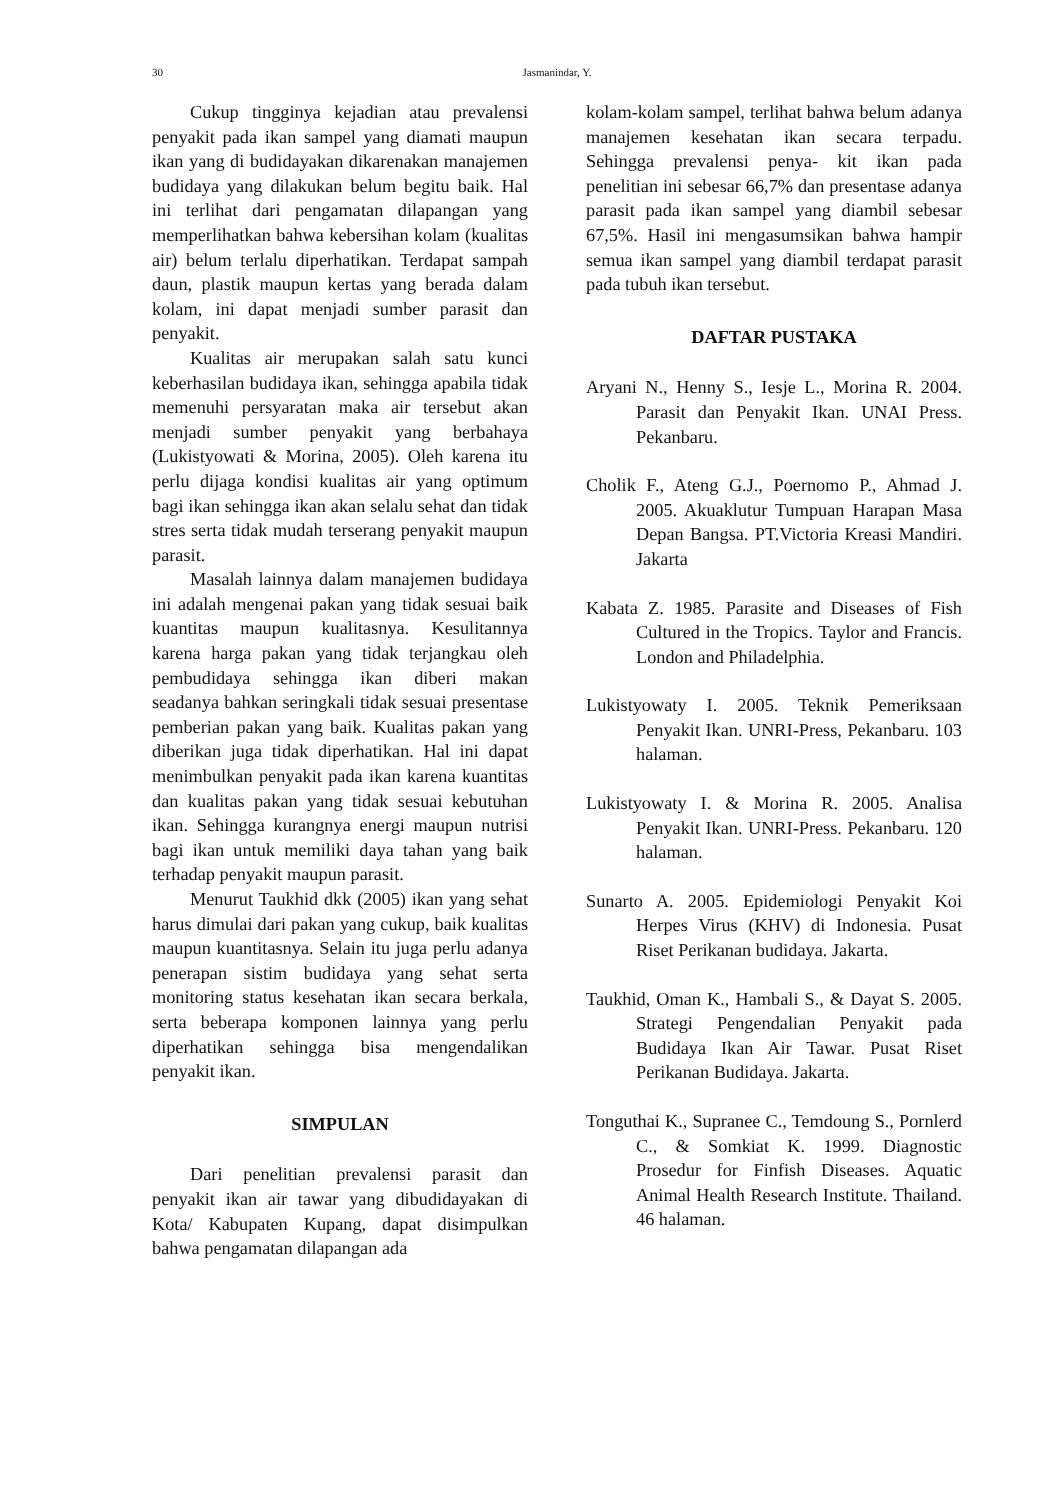30 Jasmanindar, Y.
Cukup tingginya kejadian atau prevalensi penyakit pada ikan sampel yang diamati maupun ikan yang di budidayakan dikarenakan manajemen budidaya yang dilakukan belum begitu baik. Hal ini terlihat dari pengamatan dilapangan yang memperlihatkan bahwa kebersihan kolam (kualitas air) belum terlalu diperhatikan. Terdapat sampah daun, plastik maupun kertas yang berada dalam kolam, ini dapat menjadi sumber parasit dan penyakit.
Kualitas air merupakan salah satu kunci keberhasilan budidaya ikan, sehingga apabila tidak memenuhi persyaratan maka air tersebut akan menjadi sumber penyakit yang berbahaya (Lukistyowati & Morina, 2005). Oleh karena itu perlu dijaga kondisi kualitas air yang optimum bagi ikan sehingga ikan akan selalu sehat dan tidak stres serta tidak mudah terserang penyakit maupun parasit.
Masalah lainnya dalam manajemen budidaya ini adalah mengenai pakan yang tidak sesuai baik kuantitas maupun kualitasnya. Kesulitannya karena harga pakan yang tidak terjangkau oleh pembudidaya sehingga ikan diberi makan seadanya bahkan seringkali tidak sesuai presentase pemberian pakan yang baik. Kualitas pakan yang diberikan juga tidak diperhatikan. Hal ini dapat menimbulkan penyakit pada ikan karena kuantitas dan kualitas pakan yang tidak sesuai kebutuhan ikan. Sehingga kurangnya energi maupun nutrisi bagi ikan untuk memiliki daya tahan yang baik terhadap penyakit maupun parasit.
Menurut Taukhid dkk (2005) ikan yang sehat harus dimulai dari pakan yang cukup, baik kualitas maupun kuantitasnya. Selain itu juga perlu adanya penerapan sistim budidaya yang sehat serta monitoring status kesehatan ikan secara berkala, serta beberapa komponen lainnya yang perlu diperhatikan sehingga bisa mengendalikan penyakit ikan.
SIMPULAN
Dari penelitian prevalensi parasit dan penyakit ikan air tawar yang dibudidayakan di Kota/ Kabupaten Kupang, dapat disimpulkan bahwa pengamatan dilapangan ada
kolam-kolam sampel, terlihat bahwa belum adanya manajemen kesehatan ikan secara terpadu. Sehingga prevalensi penya- kit ikan pada penelitian ini sebesar 66,7% dan presentase adanya parasit pada ikan sampel yang diambil sebesar 67,5%. Hasil ini mengasumsikan bahwa hampir semua ikan sampel yang diambil terdapat parasit pada tubuh ikan tersebut.
DAFTAR PUSTAKA
Aryani N., Henny S., Iesje L., Morina R. 2004. Parasit dan Penyakit Ikan. UNAI Press. Pekanbaru.
Cholik F., Ateng G.J., Poernomo P., Ahmad J. 2005. Akuaklutur Tumpuan Harapan Masa Depan Bangsa. PT.Victoria Kreasi Mandiri. Jakarta
Kabata Z. 1985. Parasite and Diseases of Fish Cultured in the Tropics. Taylor and Francis. London and Philadelphia.
Lukistyowaty I. 2005. Teknik Pemeriksaan Penyakit Ikan. UNRI-Press, Pekanbaru. 103 halaman.
Lukistyowaty I. & Morina R. 2005. Analisa Penyakit Ikan. UNRI-Press. Pekanbaru. 120 halaman.
Sunarto A. 2005. Epidemiologi Penyakit Koi Herpes Virus (KHV) di Indonesia. Pusat Riset Perikanan budidaya. Jakarta.
Taukhid, Oman K., Hambali S., & Dayat S. 2005. Strategi Pengendalian Penyakit pada Budidaya Ikan Air Tawar. Pusat Riset Perikanan Budidaya. Jakarta.
Tonguthai K., Supranee C., Temdoung S., Pornlerd C., & Somkiat K. 1999. Diagnostic Prosedur for Finfish Diseases. Aquatic Animal Health Research Institute. Thailand. 46 halaman.